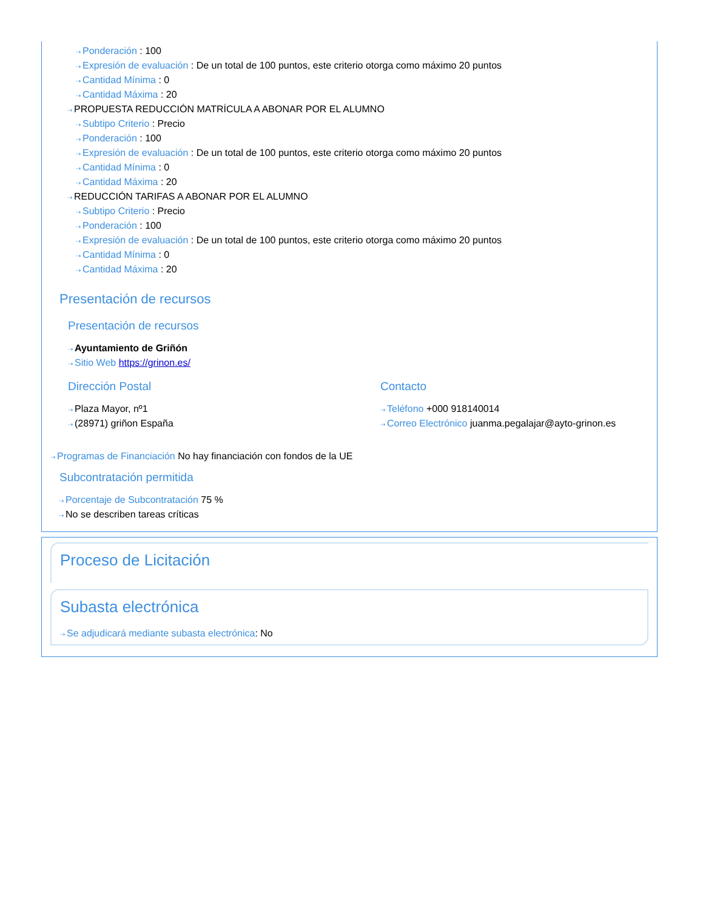⇢ Ponderación : 100
⇢ Expresión de evaluación : De un total de 100 puntos, este criterio otorga como máximo 20 puntos
⇢ Cantidad Mínima : 0
⇢ Cantidad Máxima : 20
⇢ PROPUESTA REDUCCIÓN MATRÍCULA A ABONAR POR EL ALUMNO
⇢ Subtipo Criterio : Precio
⇢ Ponderación : 100
⇢ Expresión de evaluación : De un total de 100 puntos, este criterio otorga como máximo 20 puntos
⇢ Cantidad Mínima : 0
⇢ Cantidad Máxima : 20
⇢ REDUCCIÓN TARIFAS A ABONAR POR EL ALUMNO
⇢ Subtipo Criterio : Precio
⇢ Ponderación : 100
⇢ Expresión de evaluación : De un total de 100 puntos, este criterio otorga como máximo 20 puntos
⇢ Cantidad Mínima : 0
⇢ Cantidad Máxima : 20
Presentación de recursos
Presentación de recursos
⇢ Ayuntamiento de Griñón
⇢ Sitio Web https://grinon.es/
Dirección Postal
⇢ Plaza Mayor, nº1
⇢ (28971) griñon España
Contacto
⇢ Teléfono +000 918140014
⇢ Correo Electrónico juanma.pegalajar@ayto-grinon.es
⇢ Programas de Financiación No hay financiación con fondos de la UE
Subcontratación permitida
⇢ Porcentaje de Subcontratación 75 %
⇢ No se describen tareas críticas
Proceso de Licitación
Subasta electrónica
⇢ Se adjudicará mediante subasta electrónica: No